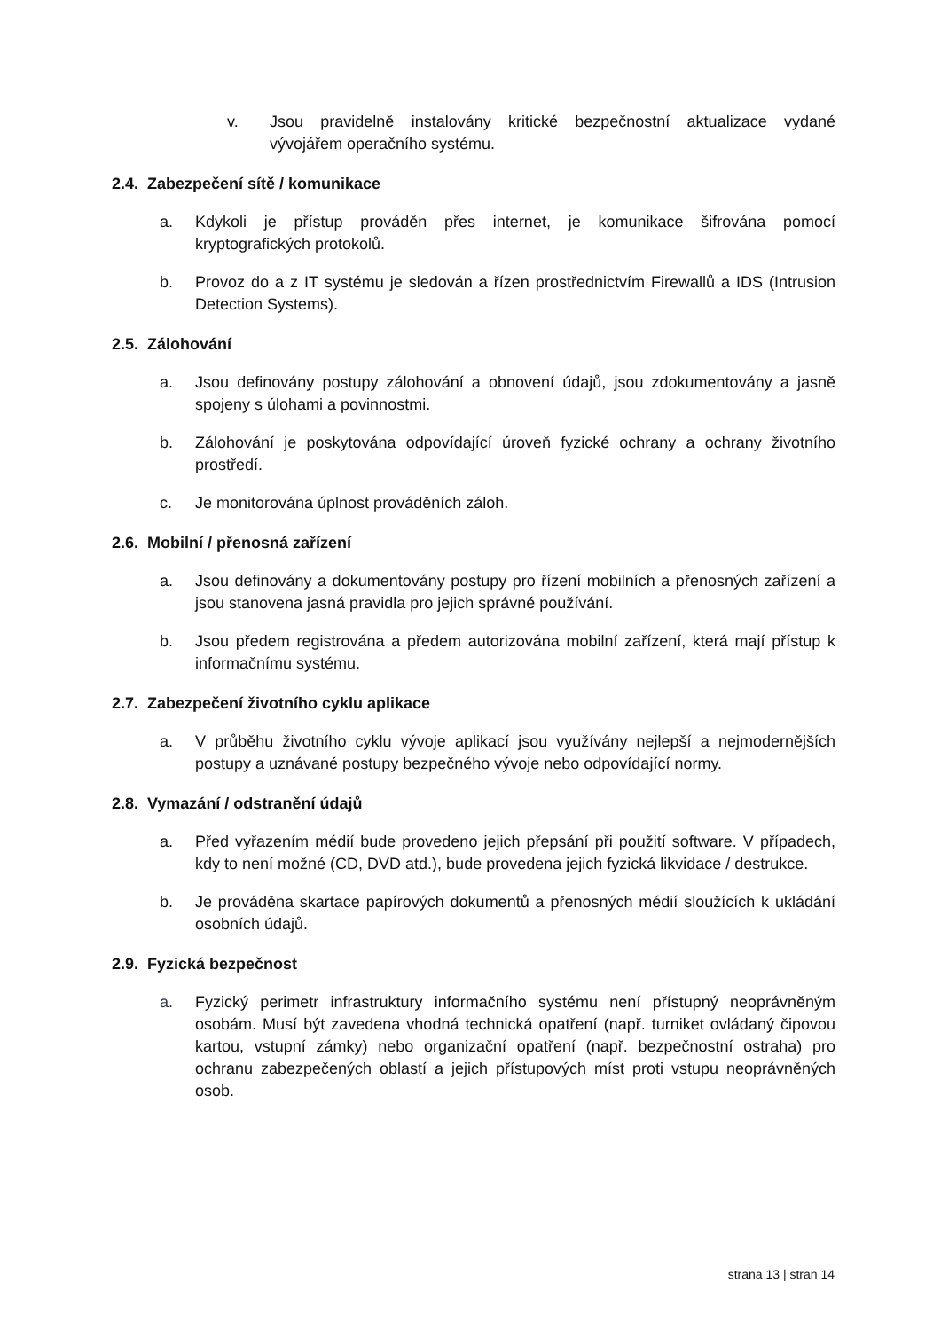v. Jsou pravidelně instalovány kritické bezpečnostní aktualizace vydané vývojářem operačního systému.
2.4. Zabezpečení sítě / komunikace
a. Kdykoli je přístup prováděn přes internet, je komunikace šifrována pomocí kryptografických protokolů.
b. Provoz do a z IT systému je sledován a řízen prostřednictvím Firewallů a IDS (Intrusion Detection Systems).
2.5. Zálohování
a. Jsou definovány postupy zálohování a obnovení údajů, jsou zdokumentovány a jasně spojeny s úlohami a povinnostmi.
b. Zálohování je poskytována odpovídající úroveň fyzické ochrany a ochrany životního prostředí.
c. Je monitorována úplnost prováděních záloh.
2.6. Mobilní / přenosná zařízení
a. Jsou definovány a dokumentovány postupy pro řízení mobilních a přenosných zařízení a jsou stanovena jasná pravidla pro jejich správné používání.
b. Jsou předem registrována a předem autorizována mobilní zařízení, která mají přístup k informačnímu systému.
2.7. Zabezpečení životního cyklu aplikace
a. V průběhu životního cyklu vývoje aplikací jsou využívány nejlepší a nejmodernějších postupy a uznávané postupy bezpečného vývoje nebo odpovídající normy.
2.8. Vymazání / odstranění údajů
a. Před vyřazením médií bude provedeno jejich přepsání při použití software. V případech, kdy to není možné (CD, DVD atd.), bude provedena jejich fyzická likvidace / destrukce.
b. Je prováděna skartace papírových dokumentů a přenosných médií sloužících k ukládání osobních údajů.
2.9. Fyzická bezpečnost
a. Fyzický perimetr infrastruktury informačního systému není přístupný neoprávněným osobám. Musí být zavedena vhodná technická opatření (např. turniket ovládaný čipovou kartou, vstupní zámky) nebo organizační opatření (např. bezpečnostní ostraha) pro ochranu zabezpečených oblastí a jejich přístupových míst proti vstupu neoprávněných osob.
strana 13 | stran 14